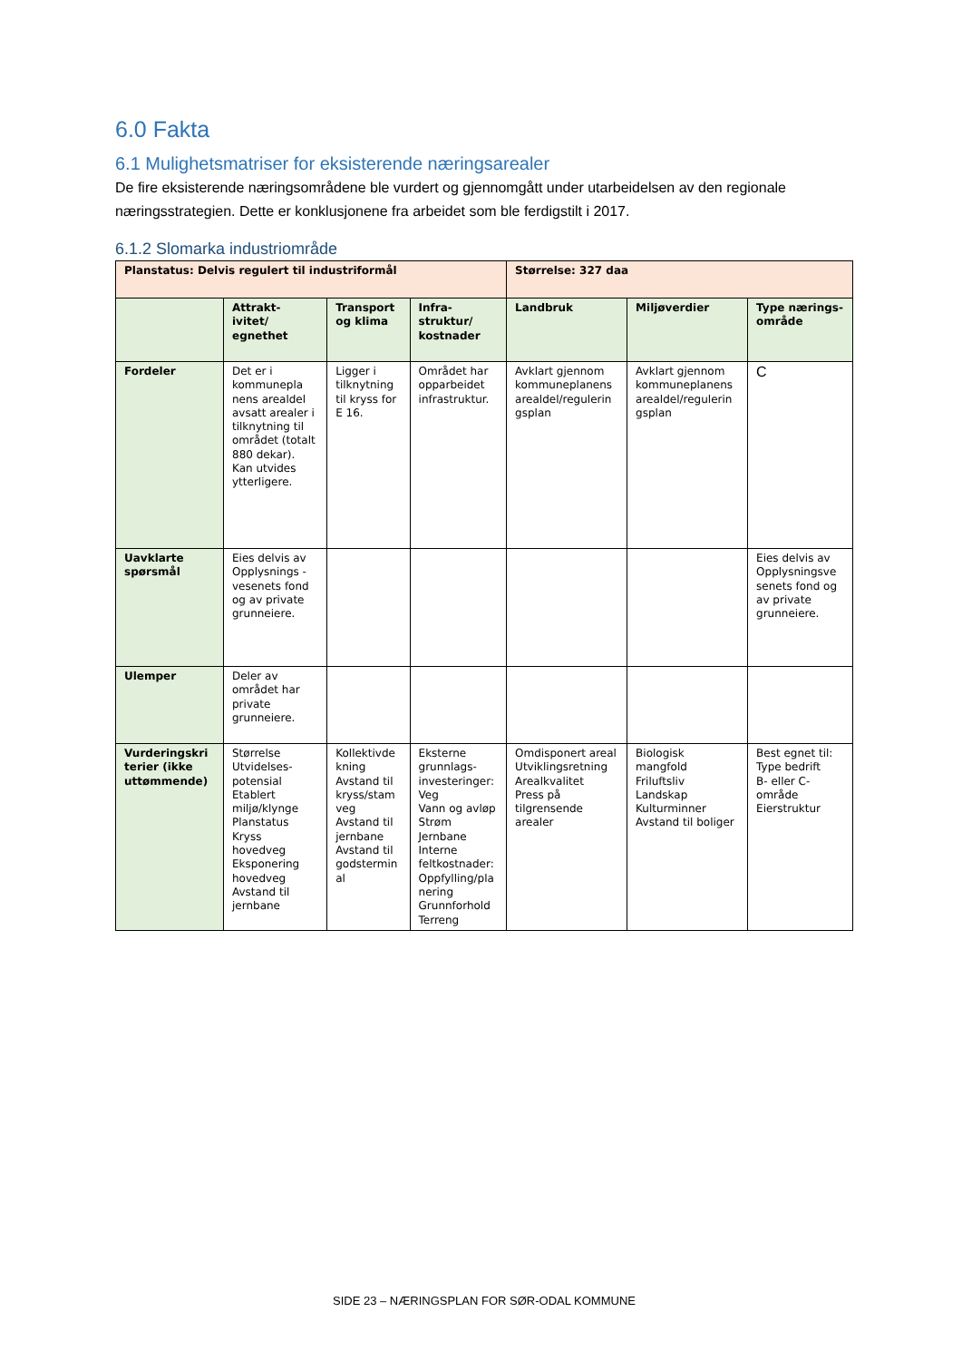6.0 Fakta
6.1 Mulighetsmatriser for eksisterende næringsarealer
De fire eksisterende næringsområdene ble vurdert og gjennomgått under utarbeidelsen av den regionale næringsstrategien. Dette er konklusjonene fra arbeidet som ble ferdigstilt i 2017.
6.1.2 Slomarka industriområde
| Planstatus: Delvis regulert til industriformål | | | | Størrelse: 327 daa | | |
| | Attrakt- ivitet/ egnethet | Transport og klima | Infra- struktur/ kostnader | Landbruk | Miljøverdier | Type nærings- område |
| Fordeler | Det er i kommunepla nens arealdel avsatt arealer i tilknytning til området (totalt 880 dekar). Kan utvides ytterligere. | Ligger i tilknytning til kryss for E 16. | Området har opparbeidet infrastruktur. | Avklart gjennom kommuneplanens arealdel/regulerin gsplan | Avklart gjennom kommuneplanens arealdel/regulerin gsplan | C |
| Uavklarte spørsmål | Eies delvis av Opplysnings -vesenets fond og av private grunneiere. | | | | | Eies delvis av Opplysningsve senets fond og av private grunneiere. |
| Ulemper | Deler av området har private grunneiere. | | | | | |
| Vurderingskri terier (ikke uttømmende) | Størrelse Utvidelses-potensial Etablert miljø/klynge Planstatus Kryss hovedveg Eksponering hovedveg Avstand til jernbane | Kollektivde kning Avstand til kryss/stam veg Avstand til jernbane Avstand til godstermin al | Eksterne grunnlags-investeringer: Veg Vann og avløp Strøm Jernbane Interne feltkostnader: Oppfylling/pla nering Grunnforhold Terreng | Omdisponert areal Utviklingsretning Arealkvalitet Press på tilgrensende arealer | Biologisk mangfold Friluftsliv Landskap Kulturminner Avstand til boliger | Best egnet til: Type bedrift B- eller C-område Eierstruktur |
SIDE 23 – NÆRINGSPLAN FOR SØR-ODAL KOMMUNE